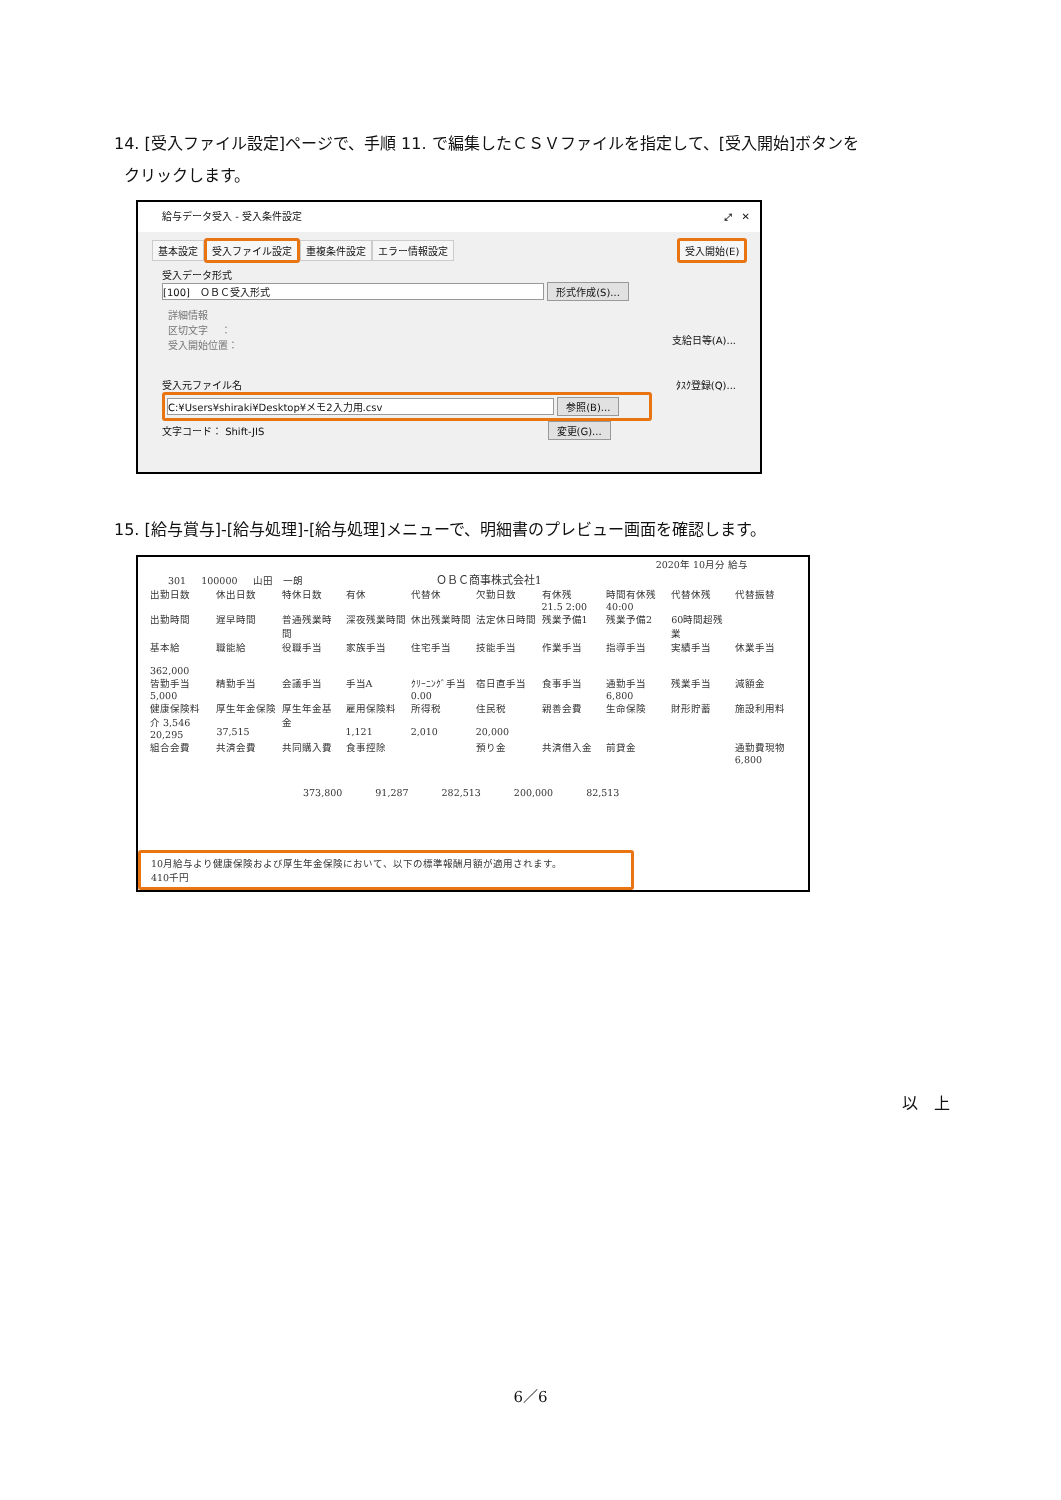14. [受入ファイル設定]ページで、手順 11. で編集したＣＳＶファイルを指定して、[受入開始]ボタンを
クリックします。
給与データ受入 - 受入条件設定 ⤢ ✕
基本設定 受入ファイル設定 重複条件設定 エラー情報設定 受入開始(E)
受入データ形式
[100]　ＯＢＣ受入形式 形式作成(S)...
詳細情報
区切文字　 ：
受入開始位置：
支給日等(A)...
受入元ファイル名 ﾀｽｸ登録(Q)...
C:¥Users¥shiraki¥Desktop¥メモ2入力用.csv 参照(B)...
文字コード： Shift-JIS 変更(G)...
15. [給与賞与]-[給与処理]-[給与処理]メニューで、明細書のプレビュー画面を確認します。
2020年 10月分 給与
301 100000 山田　一朗 ＯＢＣ商事株式会社1
| 出勤日数 | 休出日数 | 特休日数 | 有休 | 代替休 | 欠勤日数 | 有休残 21.5 2:00 | 時間有休残 40:00 | 代替休残 | 代替振替 |
| 出勤時間 | 遅早時間 | 普通残業時間 | 深夜残業時間 | 休出残業時間 | 法定休日時間 | 残業予備1 | 残業予備2 | 60時間超残業 | |
| 基本給 362,000 | 職能給 | 役職手当 | 家族手当 | 住宅手当 | 技能手当 | 作業手当 | 指導手当 | 実績手当 | 休業手当 |
| 皆勤手当 5,000 | 精勤手当 | 会議手当 | 手当A | ｸﾘｰﾆﾝｸﾞ手当 0.00 | 宿日直手当 | 食事手当 | 通勤手当 6,800 | 残業手当 | 減額金 |
| 健康保険料 介 3,546 20,295 | 厚生年金保険 37,515 | 厚生年金基金 | 雇用保険料 1,121 | 所得税 2,010 | 住民税 20,000 | 親善会費 | 生命保険 | 財形貯蓄 | 施設利用料 |
| 組合会費 | 共済会費 | 共同購入費 | 食事控除 | | 預り金 | 共済借入金 | 前貸金 | | 通勤費現物 6,800 |
373,800 91,287 282,513 200,000 82,513
10月給与より健康保険および厚生年金保険において、以下の標準報酬月額が適用されます。
410千円
以　上
6／6